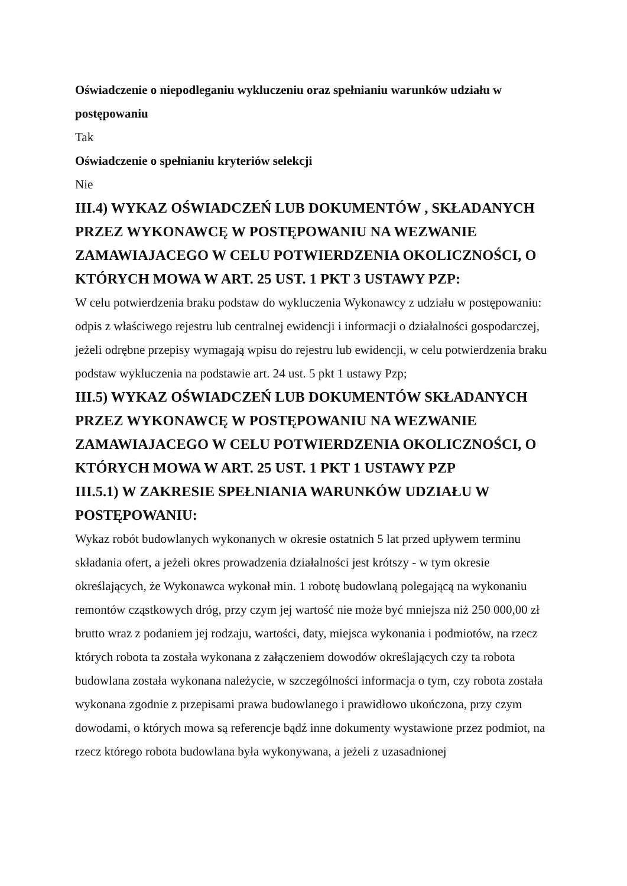Oświadczenie o niepodleganiu wykluczeniu oraz spełnianiu warunków udziału w postępowaniu
Tak
Oświadczenie o spełnianiu kryteriów selekcji
Nie
III.4) WYKAZ OŚWIADCZEŃ LUB DOKUMENTÓW , SKŁADANYCH PRZEZ WYKONAWCĘ W POSTĘPOWANIU NA WEZWANIE ZAMAWIAJACEGO W CELU POTWIERDZENIA OKOLICZNOŚCI, O KTÓRYCH MOWA W ART. 25 UST. 1 PKT 3 USTAWY PZP:
W celu potwierdzenia braku podstaw do wykluczenia Wykonawcy z udziału w postępowaniu: odpis z właściwego rejestru lub centralnej ewidencji i informacji o działalności gospodarczej, jeżeli odrębne przepisy wymagają wpisu do rejestru lub ewidencji, w celu potwierdzenia braku podstaw wykluczenia na podstawie art. 24 ust. 5 pkt 1 ustawy Pzp;
III.5) WYKAZ OŚWIADCZEŃ LUB DOKUMENTÓW SKŁADANYCH PRZEZ WYKONAWCĘ W POSTĘPOWANIU NA WEZWANIE ZAMAWIAJACEGO W CELU POTWIERDZENIA OKOLICZNOŚCI, O KTÓRYCH MOWA W ART. 25 UST. 1 PKT 1 USTAWY PZP
III.5.1) W ZAKRESIE SPEŁNIANIA WARUNKÓW UDZIAŁU W POSTĘPOWANIU:
Wykaz robót budowlanych wykonanych w okresie ostatnich 5 lat przed upływem terminu składania ofert, a jeżeli okres prowadzenia działalności jest krótszy - w tym okresie określających, że Wykonawca wykonał min. 1 robotę budowlaną polegającą na wykonaniu remontów cząstkowych dróg, przy czym jej wartość nie może być mniejsza niż 250 000,00 zł brutto wraz z podaniem jej rodzaju, wartości, daty, miejsca wykonania i podmiotów, na rzecz których robota ta została wykonana z załączeniem dowodów określających czy ta robota budowlana została wykonana należycie, w szczególności informacja o tym, czy robota została wykonana zgodnie z przepisami prawa budowlanego i prawidłowo ukończona, przy czym dowodami, o których mowa są referencje bądź inne dokumenty wystawione przez podmiot, na rzecz którego robota budowlana była wykonywana, a jeżeli z uzasadnionej